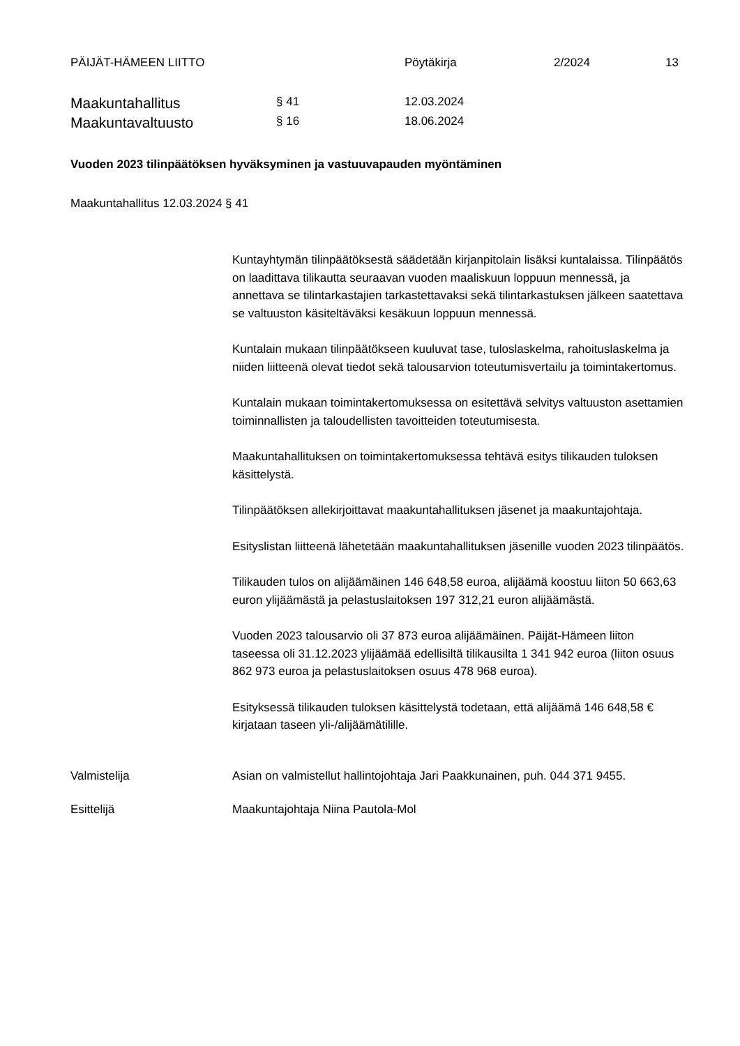PÄIJÄT-HÄMEEN LIITTO Pöytäkirja 2/2024 13
Maakuntahallitus
§ 41 12.03.2024
Maakuntavaltuusto
§ 16 18.06.2024
Vuoden 2023 tilinpäätöksen hyväksyminen ja vastuuvapauden myöntäminen
Maakuntahallitus 12.03.2024 § 41
Kuntayhtymän tilinpäätöksestä säädetään kirjanpitolain lisäksi kuntalaissa. Tilinpäätös on laadittava tilikautta seuraavan vuoden maaliskuun loppuun mennessä, ja annettava se tilintarkastajien tarkastettavaksi sekä tilintarkastuksen jälkeen saatettava se valtuuston käsiteltäväksi kesäkuun loppuun mennessä.
Kuntalain mukaan tilinpäätökseen kuuluvat tase, tuloslaskelma, rahoituslaskelma ja niiden liitteenä olevat tiedot sekä talousarvion toteutumisvertailu ja toimintakertomus.
Kuntalain mukaan toimintakertomuksessa on esitettävä selvitys valtuuston asettamien toiminnallisten ja taloudellisten tavoitteiden toteutumisesta.
Maakuntahallituksen on toimintakertomuksessa tehtävä esitys tilikauden tuloksen käsittelystä.
Tilinpäätöksen allekirjoittavat maakuntahallituksen jäsenet ja maakuntajohtaja.
Esityslistan liitteenä lähetetään maakuntahallituksen jäsenille vuoden 2023 tilinpäätös.
Tilikauden tulos on alijäämäinen 146 648,58 euroa, alijäämä koostuu liiton 50 663,63 euron ylijäämästä ja pelastuslaitoksen 197 312,21 euron alijäämästä.
Vuoden 2023 talousarvio oli 37 873 euroa alijäämäinen. Päijät-Hämeen liiton taseessa oli 31.12.2023 ylijäämää edellisiltä tilikausilta 1 341 942 euroa (liiton osuus 862 973 euroa ja pelastuslaitoksen osuus 478 968 euroa).
Esityksessä tilikauden tuloksen käsittelystä todetaan, että alijäämä 146 648,58 € kirjataan taseen yli-/alijäämätilille.
Valmistelija Asian on valmistellut hallintojohtaja Jari Paakkunainen, puh. 044 371 9455.
Esittelijä Maakuntajohtaja Niina Pautola-Mol